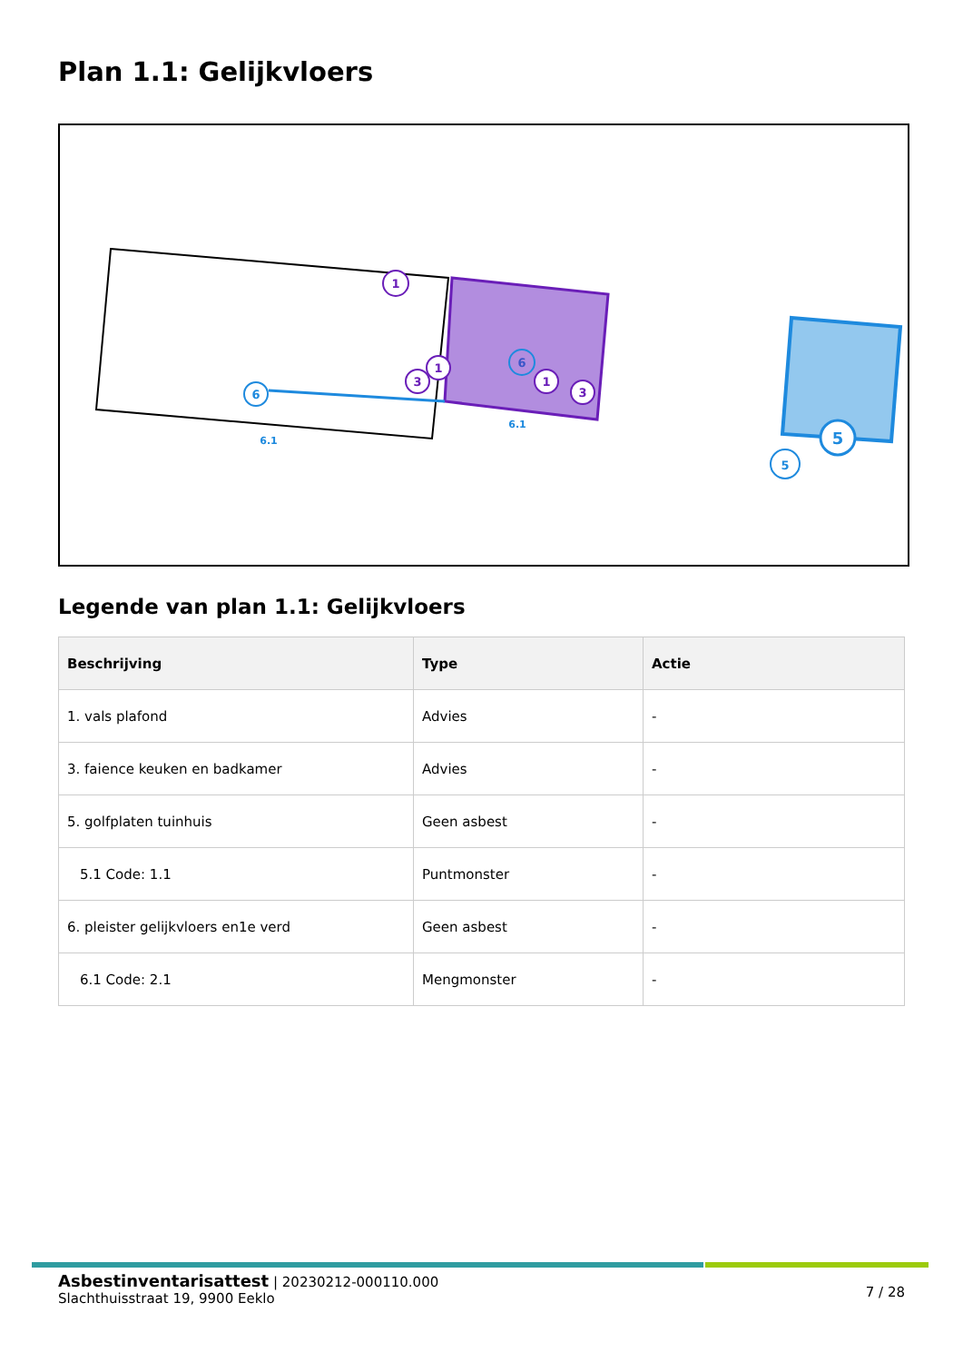Plan 1.1: Gelijkvloers
1
1
3
1
3
6
6
6.1
6.1
5
5
Legende van plan 1.1: Gelijkvloers
| Beschrijving | Type | Actie |
| --- | --- | --- |
| 1. vals plafond | Advies | - |
| 3. faience keuken en badkamer | Advies | - |
| 5. golfplaten tuinhuis | Geen asbest | - |
| 5.1 Code: 1.1 | Puntmonster | - |
| 6. pleister gelijkvloers en1e verd | Geen asbest | - |
| 6.1 Code: 2.1 | Mengmonster | - |
7 / 28
Asbestinventarisattest | 20230212-000110.000
Slachthuisstraat 19, 9900 Eeklo